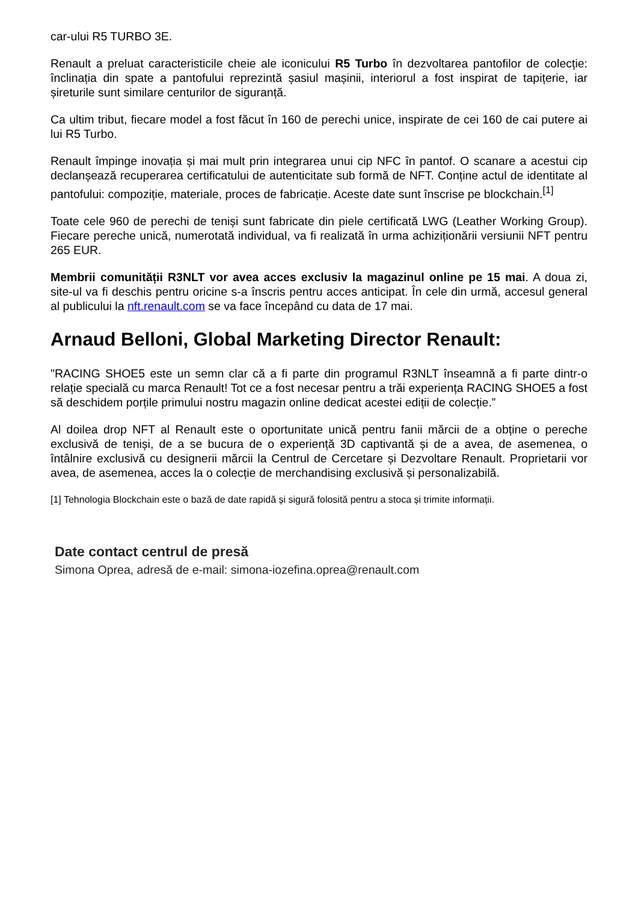car-ului R5 TURBO 3E.
Renault a preluat caracteristicile cheie ale iconicului R5 Turbo în dezvoltarea pantofilor de colecție: înclinația din spate a pantofului reprezintă șasiul mașinii, interiorul a fost inspirat de tapițerie, iar șireturile sunt similare centurilor de siguranță.
Ca ultim tribut, fiecare model a fost făcut în 160 de perechi unice, inspirate de cei 160 de cai putere ai lui R5 Turbo.
Renault împinge inovația și mai mult prin integrarea unui cip NFC în pantof. O scanare a acestui cip declanșează recuperarea certificatului de autenticitate sub formă de NFT. Conține actul de identitate al pantofului: compoziție, materiale, proces de fabricație. Aceste date sunt înscrise pe blockchain.<sup>[1]</sup>
Toate cele 960 de perechi de teniși sunt fabricate din piele certificată LWG (Leather Working Group). Fiecare pereche unică, numerotată individual, va fi realizată în urma achiziționării versiunii NFT pentru 265 EUR.
Membrii comunității R3NLT vor avea acces exclusiv la magazinul online pe 15 mai. A doua zi, site-ul va fi deschis pentru oricine s-a înscris pentru acces anticipat. În cele din urmă, accesul general al publicului la nft.renault.com se va face începând cu data de 17 mai.
Arnaud Belloni, Global Marketing Director Renault:
"RACING SHOE5 este un semn clar că a fi parte din programul R3NLT înseamnă a fi parte dintr-o relație specială cu marca Renault! Tot ce a fost necesar pentru a trăi experiența RACING SHOE5 a fost să deschidem porțile primului nostru magazin online dedicat acestei ediții de colecție.”
Al doilea drop NFT al Renault este o oportunitate unică pentru fanii mărcii de a obține o pereche exclusivă de teniși, de a se bucura de o experiență 3D captivantă și de a avea, de asemenea, o întâlnire exclusivă cu designerii mărcii la Centrul de Cercetare și Dezvoltare Renault. Proprietarii vor avea, de asemenea, acces la o colecție de merchandising exclusivă și personalizabilă.
[1] Tehnologia Blockchain este o bază de date rapidă și sigură folosită pentru a stoca și trimite informații.
Date contact centrul de presă
Simona Oprea, adresă de e-mail: simona-iozefina.oprea@renault.com